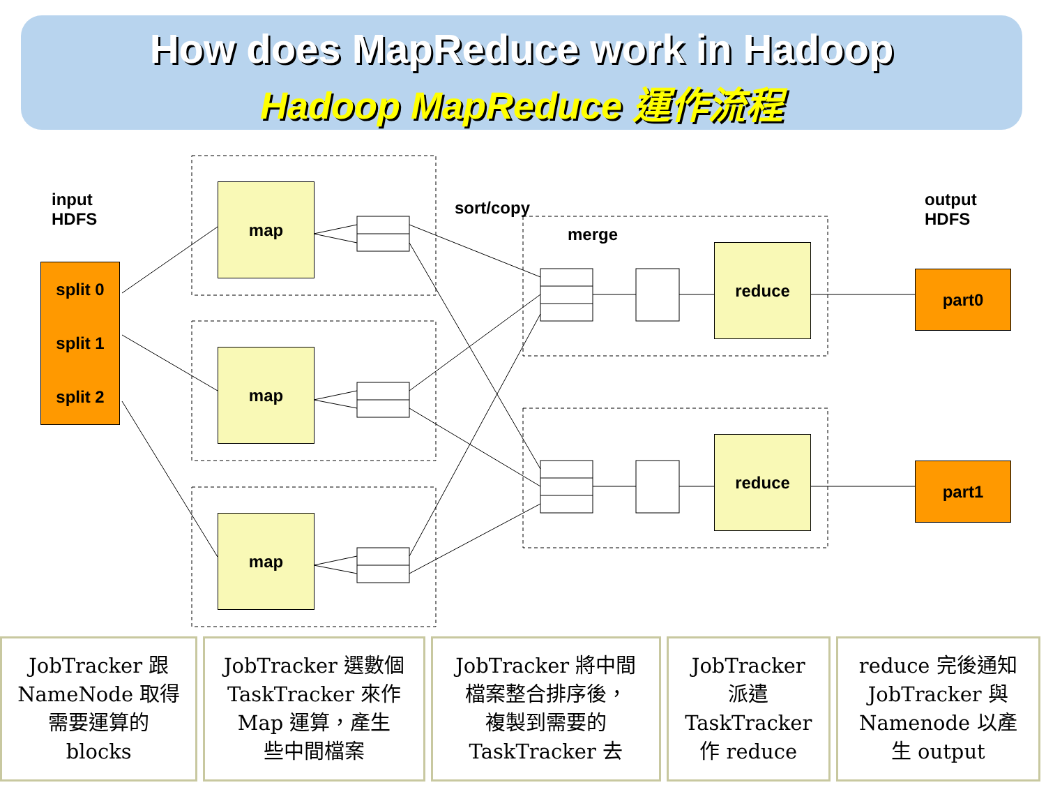How does MapReduce work in Hadoop
Hadoop MapReduce 運作流程
input
HDFS
sort/copy
merge
output
HDFS
split 0
split 1
split 2
map
map
map
reduce
reduce
part0
part1
JobTracker 跟
NameNode 取得
需要運算的
blocks
JobTracker 選數個
TaskTracker 來作
Map 運算，產生
些中間檔案
JobTracker 將中間
檔案整合排序後，
複製到需要的
TaskTracker 去
JobTracker
派遣
TaskTracker
作 reduce
reduce 完後通知
JobTracker 與
Namenode 以產
生 output